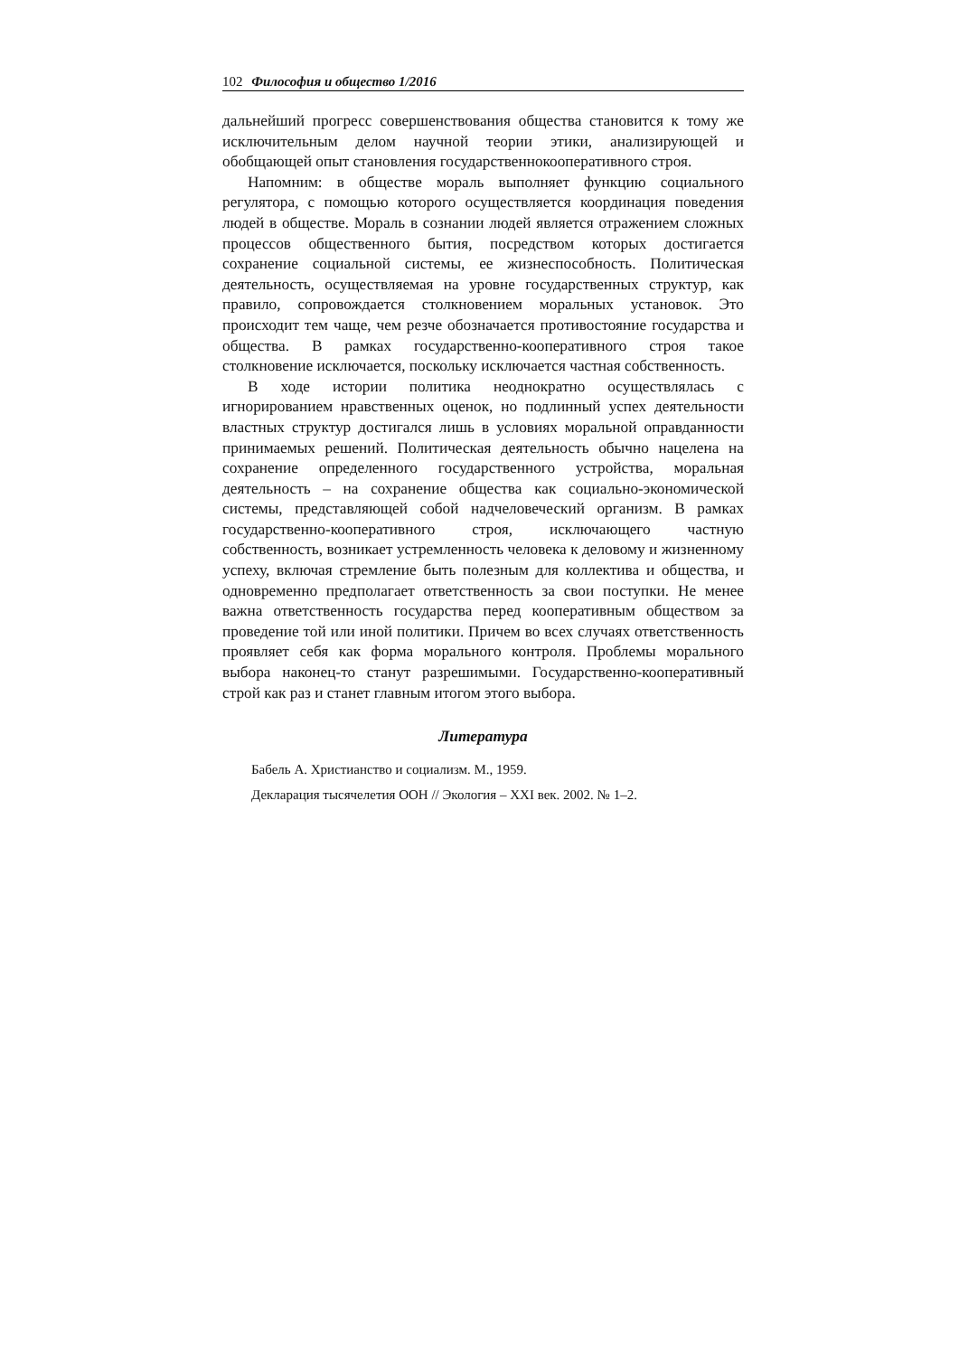102 Философия и общество 1/2016
дальнейший прогресс совершенствования общества становится к тому же исключительным делом научной теории этики, анализирующей и обобщающей опыт становления государственнокооперативного строя.
Напомним: в обществе мораль выполняет функцию социального регулятора, с помощью которого осуществляется координация поведения людей в обществе. Мораль в сознании людей является отражением сложных процессов общественного бытия, посредством которых достигается сохранение социальной системы, ее жизнеспособность. Политическая деятельность, осуществляемая на уровне государственных структур, как правило, сопровождается столкновением моральных установок. Это происходит тем чаще, чем резче обозначается противостояние государства и общества. В рамках государственно-кооперативного строя такое столкновение исключается, поскольку исключается частная собственность.
В ходе истории политика неоднократно осуществлялась с игнорированием нравственных оценок, но подлинный успех деятельности властных структур достигался лишь в условиях моральной оправданности принимаемых решений. Политическая деятельность обычно нацелена на сохранение определенного государственного устройства, моральная деятельность – на сохранение общества как социально-экономической системы, представляющей собой надчеловеческий организм. В рамках государственно-кооперативного строя, исключающего частную собственность, возникает устремленность человека к деловому и жизненному успеху, включая стремление быть полезным для коллектива и общества, и одновременно предполагает ответственность за свои поступки. Не менее важна ответственность государства перед кооперативным обществом за проведение той или иной политики. Причем во всех случаях ответственность проявляет себя как форма морального контроля. Проблемы морального выбора наконец-то станут разрешимыми. Государственно-кооперативный строй как раз и станет главным итогом этого выбора.
Литература
Бабель А. Христианство и социализм. М., 1959.
Декларация тысячелетия ООН // Экология – XXI век. 2002. № 1–2.